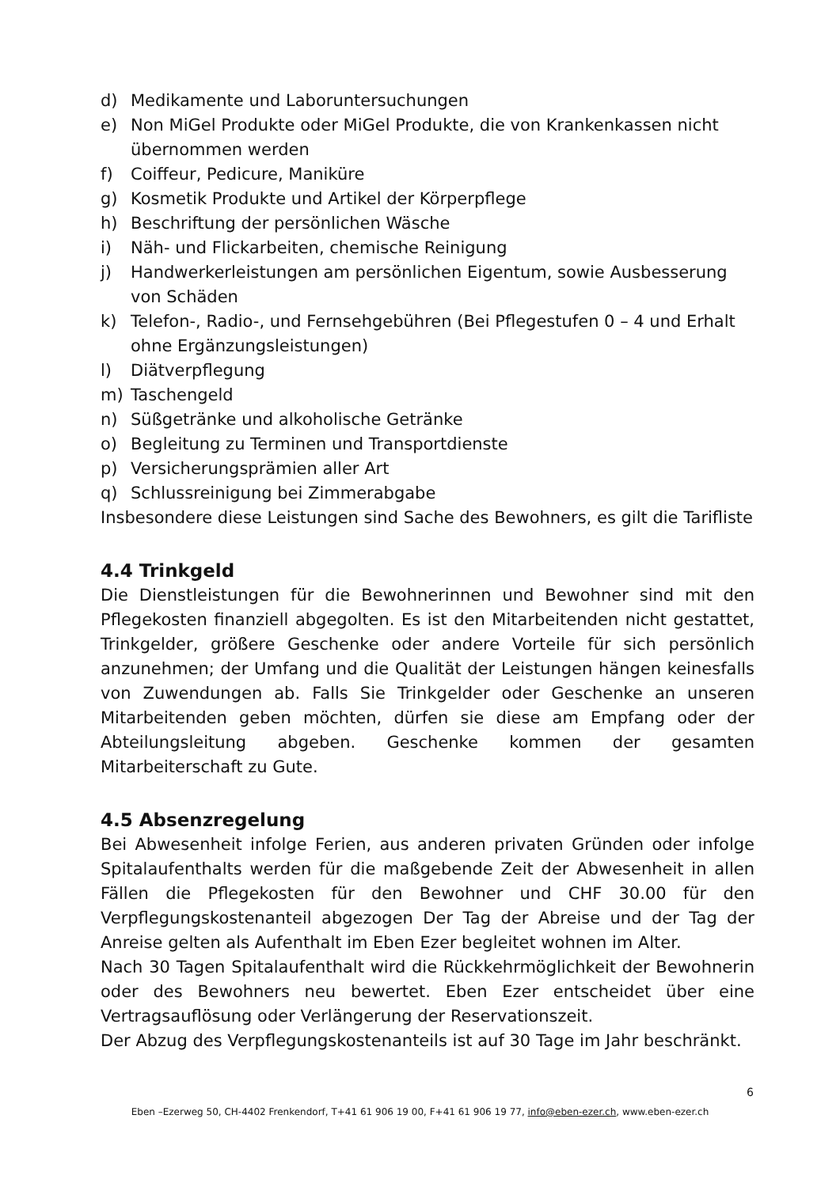d) Medikamente und Laboruntersuchungen
e) Non MiGel Produkte oder MiGel Produkte, die von Krankenkassen nicht übernommen werden
f) Coiffeur, Pedicure, Maniküre
g) Kosmetik Produkte und Artikel der Körperpflege
h) Beschriftung der persönlichen Wäsche
i) Näh- und Flickarbeiten, chemische Reinigung
j) Handwerkerleistungen am persönlichen Eigentum, sowie Ausbesserung von Schäden
k) Telefon-, Radio-, und Fernsehgebühren (Bei Pflegestufen 0 – 4 und Erhalt ohne Ergänzungsleistungen)
l) Diätverpflegung
m) Taschengeld
n) Süßgetränke und alkoholische Getränke
o) Begleitung zu Terminen und Transportdienste
p) Versicherungsprämien aller Art
q) Schlussreinigung bei Zimmerabgabe
Insbesondere diese Leistungen sind Sache des Bewohners, es gilt die Tarifliste
4.4 Trinkgeld
Die Dienstleistungen für die Bewohnerinnen und Bewohner sind mit den Pflegekosten finanziell abgegolten. Es ist den Mitarbeitenden nicht gestattet, Trinkgelder, größere Geschenke oder andere Vorteile für sich persönlich anzunehmen; der Umfang und die Qualität der Leistungen hängen keinesfalls von Zuwendungen ab. Falls Sie Trinkgelder oder Geschenke an unseren Mitarbeitenden geben möchten, dürfen sie diese am Empfang oder der Abteilungsleitung abgeben. Geschenke kommen der gesamten Mitarbeiterschaft zu Gute.
4.5 Absenzregelung
Bei Abwesenheit infolge Ferien, aus anderen privaten Gründen oder infolge Spitalaufenthalts werden für die maßgebende Zeit der Abwesenheit in allen Fällen die Pflegekosten für den Bewohner und CHF 30.00 für den Verpflegungskostenanteil abgezogen Der Tag der Abreise und der Tag der Anreise gelten als Aufenthalt im Eben Ezer begleitet wohnen im Alter.
Nach 30 Tagen Spitalaufenthalt wird die Rückkehrmöglichkeit der Bewohnerin oder des Bewohners neu bewertet. Eben Ezer entscheidet über eine Vertragsauflösung oder Verlängerung der Reservationszeit.
Der Abzug des Verpflegungskostenanteils ist auf 30 Tage im Jahr beschränkt.
6
Eben –Ezerweg 50, CH-4402 Frenkendorf, T+41 61 906 19 00, F+41 61 906 19 77, info@eben-ezer.ch, www.eben-ezer.ch